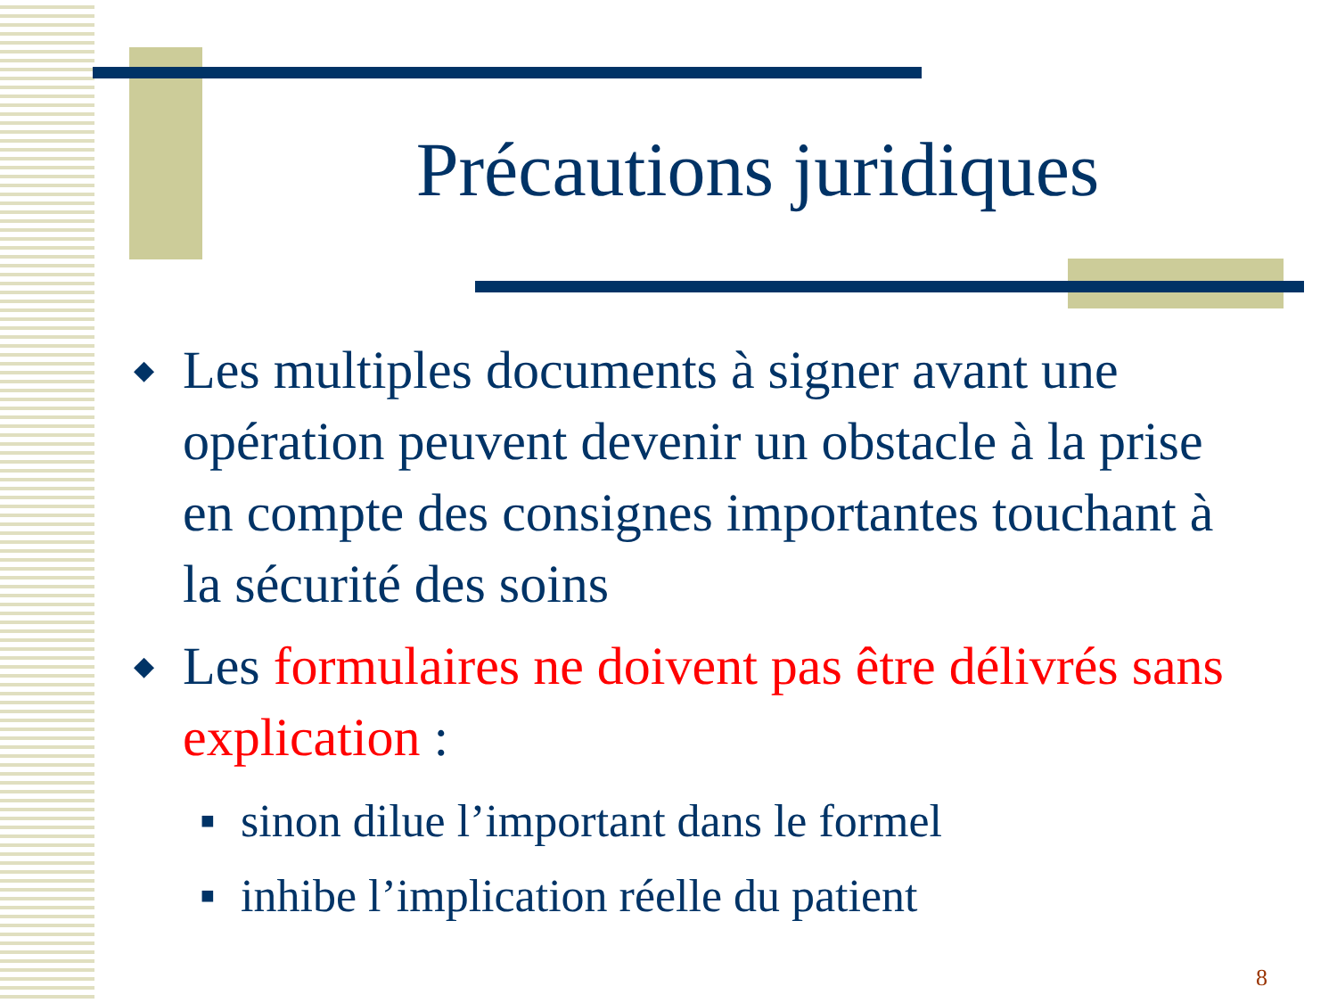Précautions juridiques
◆ Les multiples documents à signer avant une opération peuvent devenir un obstacle à la prise en compte des consignes importantes touchant à la sécurité des soins
◆ Les formulaires ne doivent pas être délivrés sans explication :
■ sinon dilue l’important dans le formel
■ inhibe l’implication réelle du patient
8